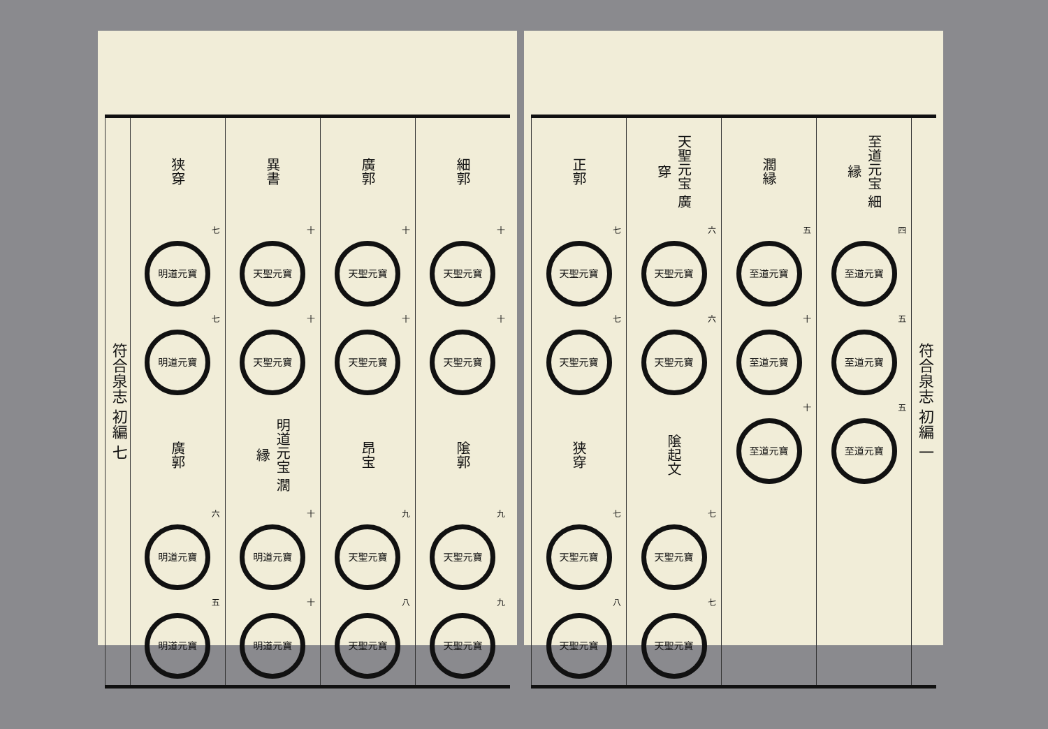| 符合泉志 初編 七 | 狭穿 七 明道元寶 七 明道元寶 | 異書 十 天聖元寶 十 天聖元寶 | 廣郭 十 天聖元寶 十 天聖元寶 | 細郭 十 天聖元寶 十 天聖元寶 |
| | 廣郭 六 明道元寶 五 明道元寶 | 明道元宝 濶縁 十 明道元寶 十 明道元寶 | 昂宝 九 天聖元寶 八 天聖元寶 | 隂郭 九 天聖元寶 九 天聖元寶 |
| 正郭 七 天聖元寶 七 天聖元寶 | 天聖元宝 廣穿 六 天聖元寶 六 天聖元寶 | 濶縁 五 至道元寶 十 至道元寶 十 至道元寶 | 至道元宝 細縁 四 至道元寶 五 至道元寶 五 至道元寶 | 符合泉志 初編 一 |
| 狭穿 七 天聖元寶 八 天聖元寶 | 隂起文 七 天聖元寶 七 天聖元寶 | | | |